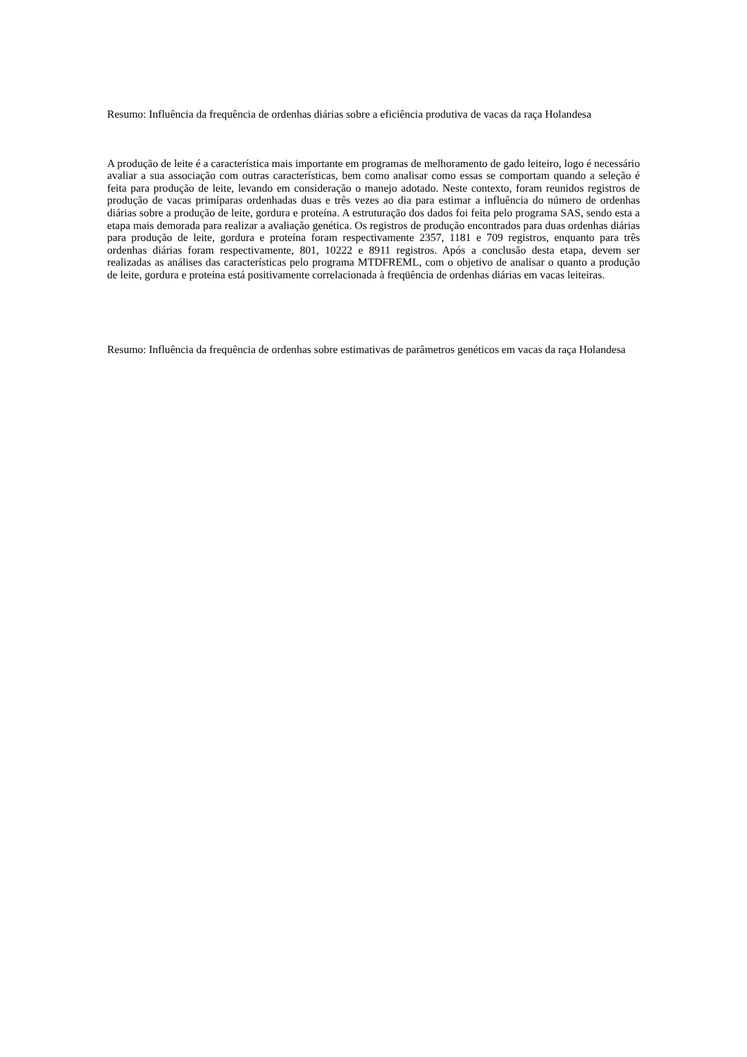Resumo: Influência da frequência de ordenhas diárias sobre a eficiência produtiva de vacas da raça Holandesa
A produção de leite é a característica mais importante em programas de melhoramento de gado leiteiro, logo é necessário avaliar a sua associação com outras características, bem como analisar como essas se comportam quando a seleção é feita para produção de leite, levando em consideração o manejo adotado. Neste contexto, foram reunidos registros de produção de vacas primíparas ordenhadas duas e três vezes ao dia para estimar a influência do número de ordenhas diárias sobre a produção de leite, gordura e proteína. A estruturação dos dados foi feita pelo programa SAS, sendo esta a etapa mais demorada para realizar a avaliação genética. Os registros de produção encontrados para duas ordenhas diárias para produção de leite, gordura e proteína foram respectivamente 2357, 1181 e 709 registros, enquanto para três ordenhas diárias foram respectivamente, 801, 10222 e 8911 registros. Após a conclusão desta etapa, devem ser realizadas as análises das características pelo programa MTDFREML, com o objetivo de analisar o quanto a produção de leite, gordura e proteína está positivamente correlacionada à freqüência de ordenhas diárias em vacas leiteiras.
Resumo: Influência da frequência de ordenhas sobre estimativas de parâmetros genéticos em vacas da raça Holandesa